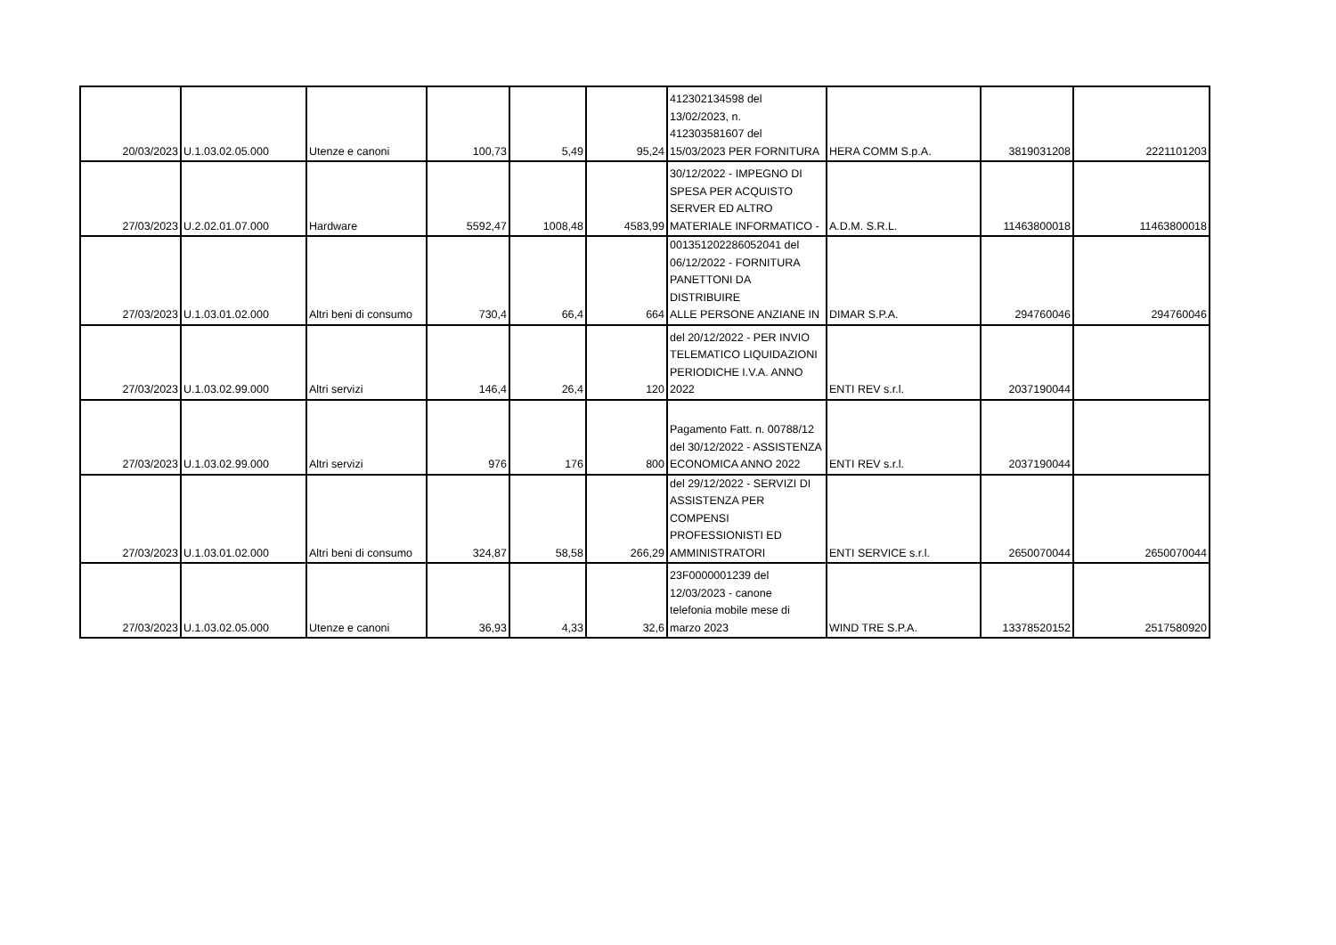| 20/03/2023 | U.1.03.02.05.000 | Utenze e canoni | 100,73 | 5,49 | 95,24 | 412302134598 del 13/02/2023, n. 412303581607 del 15/03/2023 PER FORNITURA | HERA COMM S.p.A. | 3819031208 | 2221101203 |
| 27/03/2023 | U.2.02.01.07.000 | Hardware | 5592,47 | 1008,48 | 4583,99 | 30/12/2022 - IMPEGNO DI SPESA PER ACQUISTO SERVER ED ALTRO MATERIALE INFORMATICO - | A.D.M. S.R.L. | 11463800018 | 11463800018 |
| 27/03/2023 | U.1.03.01.02.000 | Altri beni di consumo | 730,4 | 66,4 | 664 | 001351202286052041 del 06/12/2022 - FORNITURA PANETTONI DA DISTRIBUIRE ALLE PERSONE ANZIANE IN | DIMAR S.P.A. | 294760046 | 294760046 |
| 27/03/2023 | U.1.03.02.99.000 | Altri servizi | 146,4 | 26,4 | 120 | del 20/12/2022 - PER INVIO TELEMATICO LIQUIDAZIONI PERIODICHE I.V.A. ANNO 2022 | ENTI REV s.r.l. | 2037190044 | |
| 27/03/2023 | U.1.03.02.99.000 | Altri servizi | 976 | 176 | 800 | Pagamento Fatt. n. 00788/12 del 30/12/2022 - ASSISTENZA ECONOMICA ANNO 2022 | ENTI REV s.r.l. | 2037190044 | |
| 27/03/2023 | U.1.03.01.02.000 | Altri beni di consumo | 324,87 | 58,58 | 266,29 | del 29/12/2022 - SERVIZI DI ASSISTENZA PER COMPENSI PROFESSIONISTI ED AMMINISTRATORI | ENTI SERVICE s.r.l. | 2650070044 | 2650070044 |
| 27/03/2023 | U.1.03.02.05.000 | Utenze e canoni | 36,93 | 4,33 | 32,6 | 23F0000001239 del 12/03/2023 - canone telefonia mobile mese di marzo 2023 | WIND TRE S.P.A. | 13378520152 | 2517580920 |